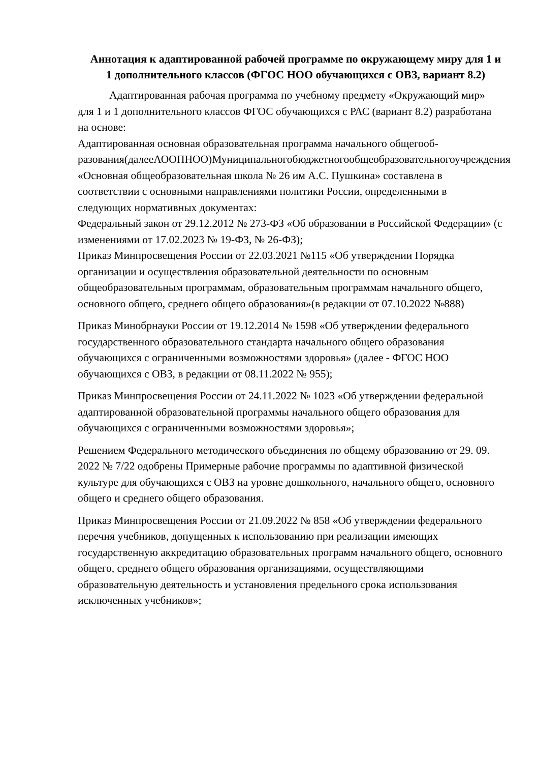Аннотация к адаптированной рабочей программе по окружающему миру для 1 и 1 дополнительного классов (ФГОС НОО обучающихся с ОВЗ, вариант 8.2)
Адаптированная рабочая программа по учебному предмету «Окружающий мир» для 1 и 1 дополнительного классов ФГОС обучающихся с РАС (вариант 8.2) разработана на основе:
Адаптированная основная образовательная программа начального общегооб-разования(далееАООПНОО)Муниципальногобюджетногообщеобразовательногоучреждения «Основная общеобразовательная школа № 26 им А.С. Пушкина» составлена в соответствии с основными направлениями политики России, определенными в следующих нормативных документах:
Федеральный закон от 29.12.2012 № 273-ФЗ «Об образовании в Российской Федерации» (с изменениями от 17.02.2023 № 19-ФЗ, № 26-ФЗ);
Приказ Минпросвещения России от 22.03.2021 №115 «Об утверждении Порядка организации и осуществления образовательной деятельности по основным общеобразовательным программам, образовательным программам начального общего, основного общего, среднего общего образования»(в редакции от 07.10.2022 №888)
Приказ Минобрнауки России от 19.12.2014 № 1598 «Об утверждении федерального государственного образовательного стандарта начального общего образования обучающихся с ограниченными возможностями здоровья» (далее - ФГОС НОО обучающихся с ОВЗ, в редакции от 08.11.2022 № 955);
Приказ Минпросвещения России от 24.11.2022 № 1023 «Об утверждении федеральной адаптированной образовательной программы начального общего образования для обучающихся с ограниченными возможностями здоровья»;
Решением Федерального методического объединения по общему образованию от 29. 09. 2022 № 7/22 одобрены Примерные рабочие программы по адаптивной физической культуре для обучающихся с ОВЗ на уровне дошкольного, начального общего, основного общего и среднего общего образования.
Приказ Минпросвещения России от 21.09.2022 № 858 «Об утверждении федерального перечня учебников, допущенных к использованию при реализации имеющих государственную аккредитацию образовательных программ начального общего, основного общего, среднего общего образования организациями, осуществляющими образовательную деятельность и установления предельного срока использования исключенных учебников»;